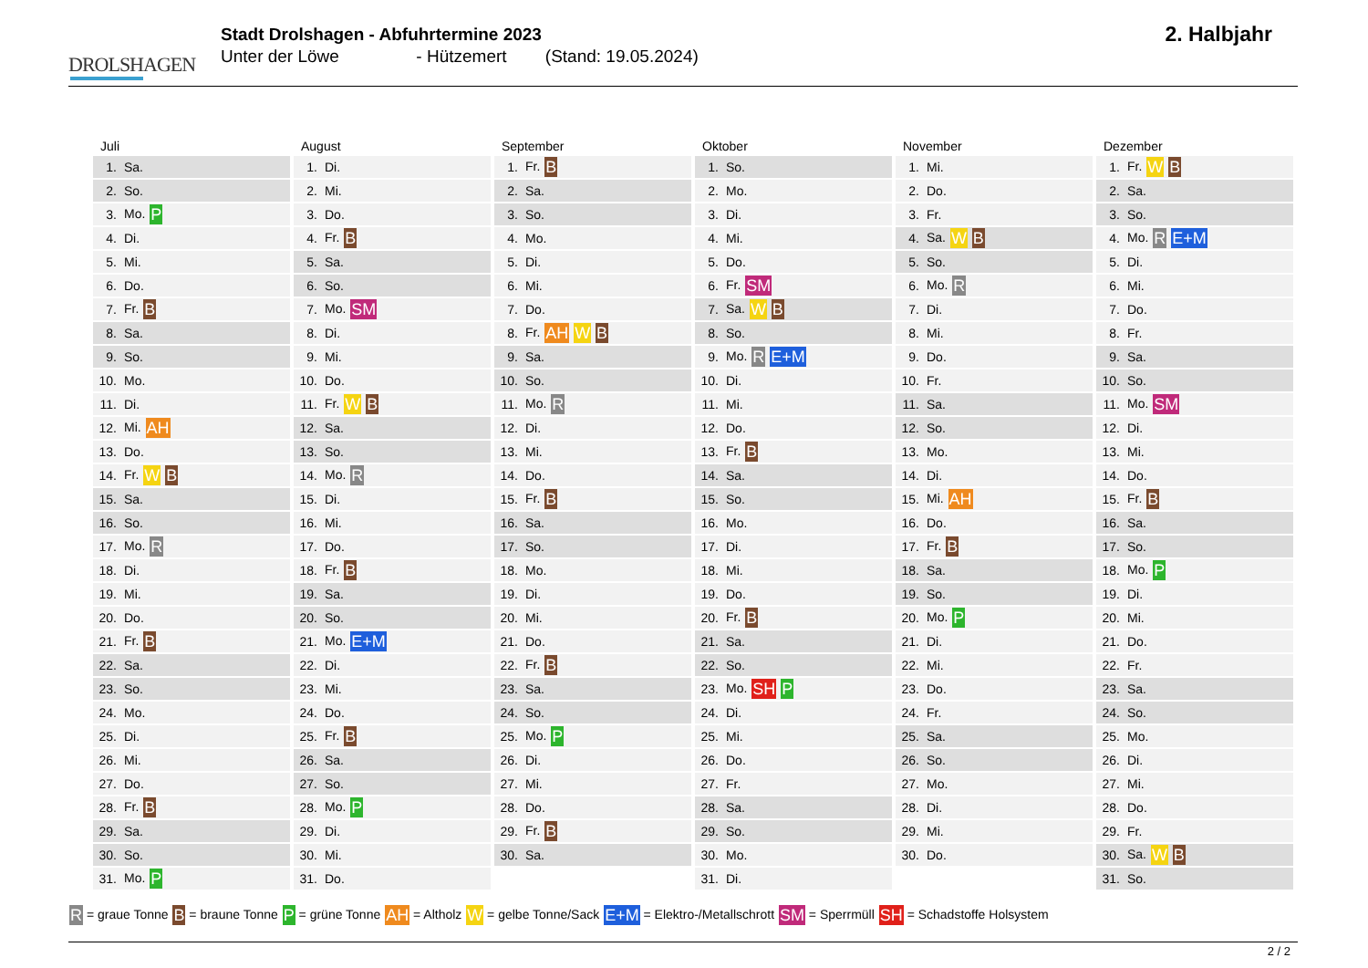DROLSHAGEN
Stadt Drolshagen - Abfuhrtermine 2023
Unter der Löwe - Hützemert (Stand: 19.05.2024)
2. Halbjahr
Juli
| 1. | Sa. |
| 2. | So. |
| 3. | Mo. P |
| 4. | Di. |
| 5. | Mi. |
| 6. | Do. |
| 7. | Fr. B |
| 8. | Sa. |
| 9. | So. |
| 10. | Mo. |
| 11. | Di. |
| 12. | Mi. AH |
| 13. | Do. |
| 14. | Fr. W B |
| 15. | Sa. |
| 16. | So. |
| 17. | Mo. R |
| 18. | Di. |
| 19. | Mi. |
| 20. | Do. |
| 21. | Fr. B |
| 22. | Sa. |
| 23. | So. |
| 24. | Mo. |
| 25. | Di. |
| 26. | Mi. |
| 27. | Do. |
| 28. | Fr. B |
| 29. | Sa. |
| 30. | So. |
| 31. | Mo. P |
August
| 1. | Di. |
| 2. | Mi. |
| 3. | Do. |
| 4. | Fr. B |
| 5. | Sa. |
| 6. | So. |
| 7. | Mo. SM |
| 8. | Di. |
| 9. | Mi. |
| 10. | Do. |
| 11. | Fr. W B |
| 12. | Sa. |
| 13. | So. |
| 14. | Mo. R |
| 15. | Di. |
| 16. | Mi. |
| 17. | Do. |
| 18. | Fr. B |
| 19. | Sa. |
| 20. | So. |
| 21. | Mo. E+M |
| 22. | Di. |
| 23. | Mi. |
| 24. | Do. |
| 25. | Fr. B |
| 26. | Sa. |
| 27. | So. |
| 28. | Mo. P |
| 29. | Di. |
| 30. | Mi. |
| 31. | Do. |
September
| 1. | Fr. B |
| 2. | Sa. |
| 3. | So. |
| 4. | Mo. |
| 5. | Di. |
| 6. | Mi. |
| 7. | Do. |
| 8. | Fr. AH W B |
| 9. | Sa. |
| 10. | So. |
| 11. | Mo. R |
| 12. | Di. |
| 13. | Mi. |
| 14. | Do. |
| 15. | Fr. B |
| 16. | Sa. |
| 17. | So. |
| 18. | Mo. |
| 19. | Di. |
| 20. | Mi. |
| 21. | Do. |
| 22. | Fr. B |
| 23. | Sa. |
| 24. | So. |
| 25. | Mo. P |
| 26. | Di. |
| 27. | Mi. |
| 28. | Do. |
| 29. | Fr. B |
| 30. | Sa. |
Oktober
| 1. | So. |
| 2. | Mo. |
| 3. | Di. |
| 4. | Mi. |
| 5. | Do. |
| 6. | Fr. SM |
| 7. | Sa. W B |
| 8. | So. |
| 9. | Mo. R E+M |
| 10. | Di. |
| 11. | Mi. |
| 12. | Do. |
| 13. | Fr. B |
| 14. | Sa. |
| 15. | So. |
| 16. | Mo. |
| 17. | Di. |
| 18. | Mi. |
| 19. | Do. |
| 20. | Fr. B |
| 21. | Sa. |
| 22. | So. |
| 23. | Mo. SH P |
| 24. | Di. |
| 25. | Mi. |
| 26. | Do. |
| 27. | Fr. |
| 28. | Sa. |
| 29. | So. |
| 30. | Mo. |
| 31. | Di. |
November
| 1. | Mi. |
| 2. | Do. |
| 3. | Fr. |
| 4. | Sa. W B |
| 5. | So. |
| 6. | Mo. R |
| 7. | Di. |
| 8. | Mi. |
| 9. | Do. |
| 10. | Fr. |
| 11. | Sa. |
| 12. | So. |
| 13. | Mo. |
| 14. | Di. |
| 15. | Mi. AH |
| 16. | Do. |
| 17. | Fr. B |
| 18. | Sa. |
| 19. | So. |
| 20. | Mo. P |
| 21. | Di. |
| 22. | Mi. |
| 23. | Do. |
| 24. | Fr. |
| 25. | Sa. |
| 26. | So. |
| 27. | Mo. |
| 28. | Di. |
| 29. | Mi. |
| 30. | Do. |
Dezember
| 1. | Fr. W B |
| 2. | Sa. |
| 3. | So. |
| 4. | Mo. R E+M |
| 5. | Di. |
| 6. | Mi. |
| 7. | Do. |
| 8. | Fr. |
| 9. | Sa. |
| 10. | So. |
| 11. | Mo. SM |
| 12. | Di. |
| 13. | Mi. |
| 14. | Do. |
| 15. | Fr. B |
| 16. | Sa. |
| 17. | So. |
| 18. | Mo. P |
| 19. | Di. |
| 20. | Mi. |
| 21. | Do. |
| 22. | Fr. |
| 23. | Sa. |
| 24. | So. |
| 25. | Mo. |
| 26. | Di. |
| 27. | Mi. |
| 28. | Do. |
| 29. | Fr. |
| 30. | Sa. W B |
| 31. | So. |
R = graue Tonne B = braune Tonne P = grüne Tonne AH = Altholz W = gelbe Tonne/Sack E+M = Elektro-/Metallschrott SM = Sperrmüll SH = Schadstoffe Holsystem
2 / 2